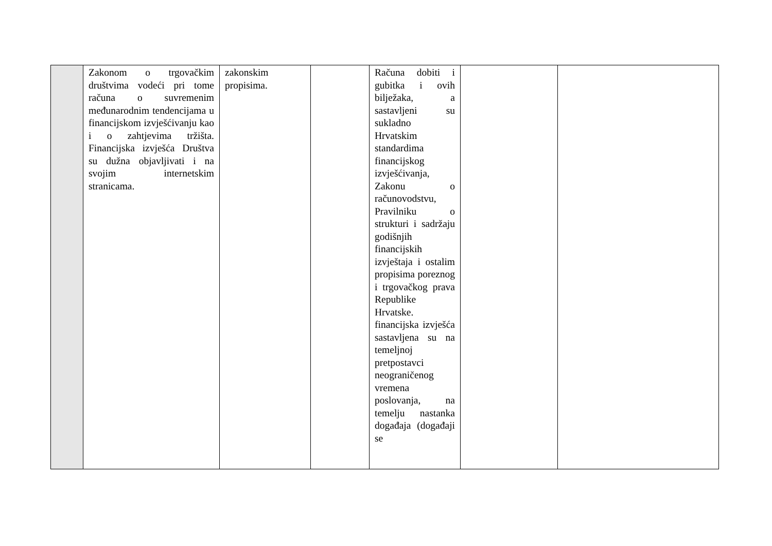| | Zakonom o trgovačkim društvima vodeći pri tome računa o suvremenim međunarodnim tendencijama u financijskom izvješćivanju kao i o zahtjevima tržišta. Financijska izvješća Društva su dužna objavljivati i na svojim internetskim stranicama. | zakonskim propisima. | | Računa dobiti i gubitka i ovih bilježaka, a sastavljeni su sukladno Hrvatskim standardima financijskog izvješćivanja, Zakonu o računovodstvu, Pravilniku o strukturi i sadržaju godišnjih financijskih izvještaja i ostalim propisima poreznog i trgovačkog prava Republike Hrvatske. financijska izvješća sastavljena su na temeljnoj pretpostavci neograničenog vremena poslovanja, na temelju nastanka događaja (događaji se | | |